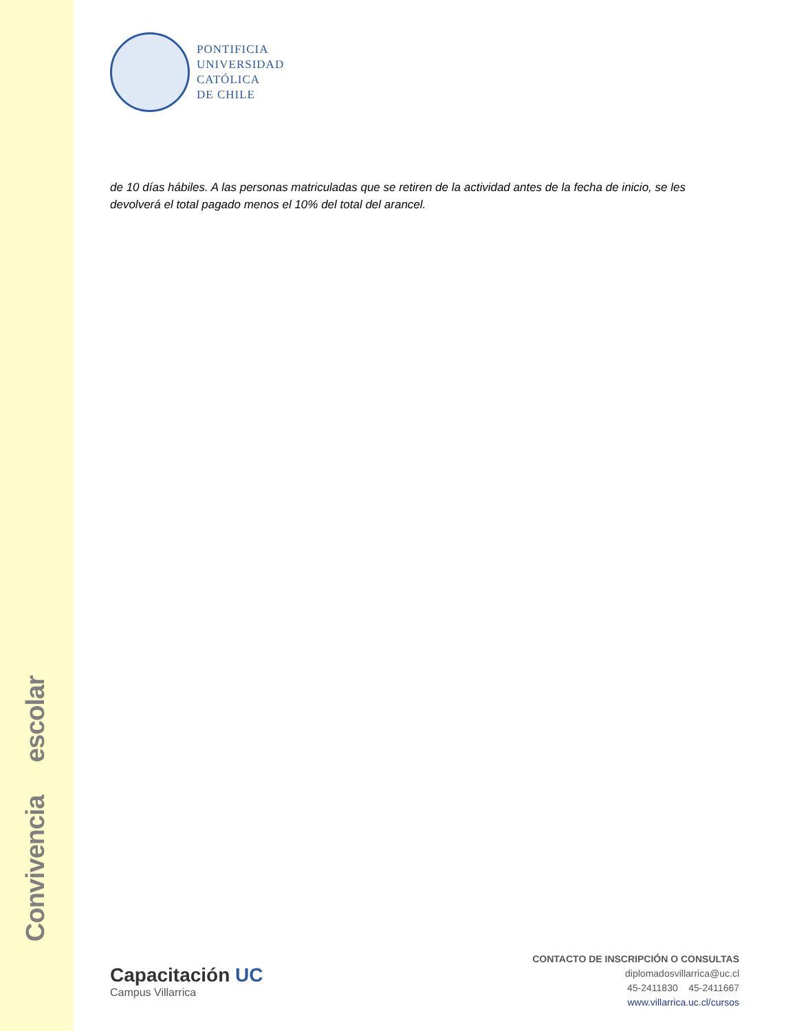Convivencia escolar
PONTIFICIA
UNIVERSIDAD
CATÓLICA
DE CHILE
de 10 días hábiles. A las personas matriculadas que se retiren de la actividad antes de la fecha de inicio, se les devolverá el total pagado menos el 10% del total del arancel.
Capacitación UC
Campus Villarrica
CONTACTO DE INSCRIPCIÓN O CONSULTAS
diplomadosvillarrica@uc.cl
45-2411830 45-2411667
www.villarrica.uc.cl/cursos